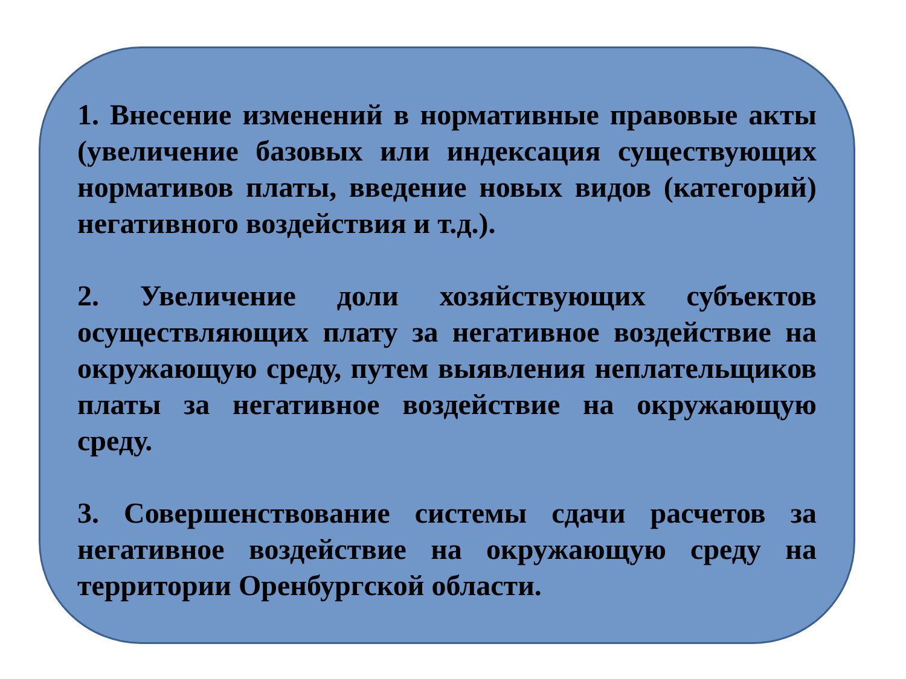1. Внесение изменений в нормативные правовые акты (увеличение базовых или индексация существующих нормативов платы, введение новых видов (категорий) негативного воздействия и т.д.).
2. Увеличение доли хозяйствующих субъектов осуществляющих плату за негативное воздействие на окружающую среду, путем выявления неплательщиков платы за негативное воздействие на окружающую среду.
3. Совершенствование системы сдачи расчетов за негативное воздействие на окружающую среду на территории Оренбургской области.